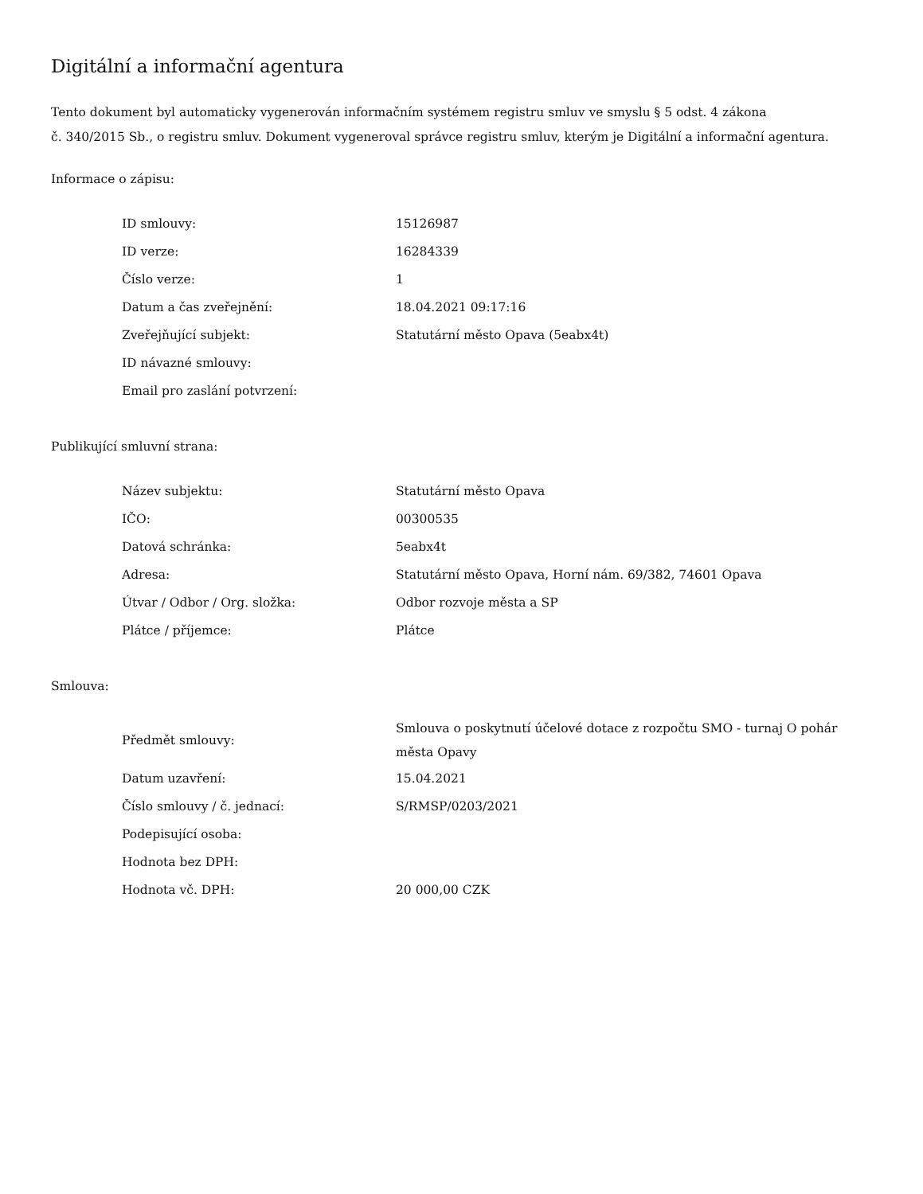Digitální a informační agentura
Tento dokument byl automaticky vygenerován informačním systémem registru smluv ve smyslu § 5 odst. 4 zákona
č. 340/2015 Sb., o registru smluv. Dokument vygeneroval správce registru smluv, kterým je Digitální a informační agentura.
Informace o zápisu:
| ID smlouvy: | 15126987 |
| ID verze: | 16284339 |
| Číslo verze: | 1 |
| Datum a čas zveřejnění: | 18.04.2021 09:17:16 |
| Zveřejňující subjekt: | Statutární město Opava (5eabx4t) |
| ID návazné smlouvy: | |
| Email pro zaslání potvrzení: | |
Publikující smluvní strana:
| Název subjektu: | Statutární město Opava |
| IČO: | 00300535 |
| Datová schránka: | 5eabx4t |
| Adresa: | Statutární město Opava, Horní nám. 69/382, 74601 Opava |
| Útvar / Odbor / Org. složka: | Odbor rozvoje města a SP |
| Plátce / příjemce: | Plátce |
Smlouva:
| Předmět smlouvy: | Smlouva o poskytnutí účelové dotace z rozpočtu SMO - turnaj O pohár města Opavy |
| Datum uzavření: | 15.04.2021 |
| Číslo smlouvy / č. jednací: | S/RMSP/0203/2021 |
| Podepisující osoba: | |
| Hodnota bez DPH: | |
| Hodnota vč. DPH: | 20 000,00 CZK |